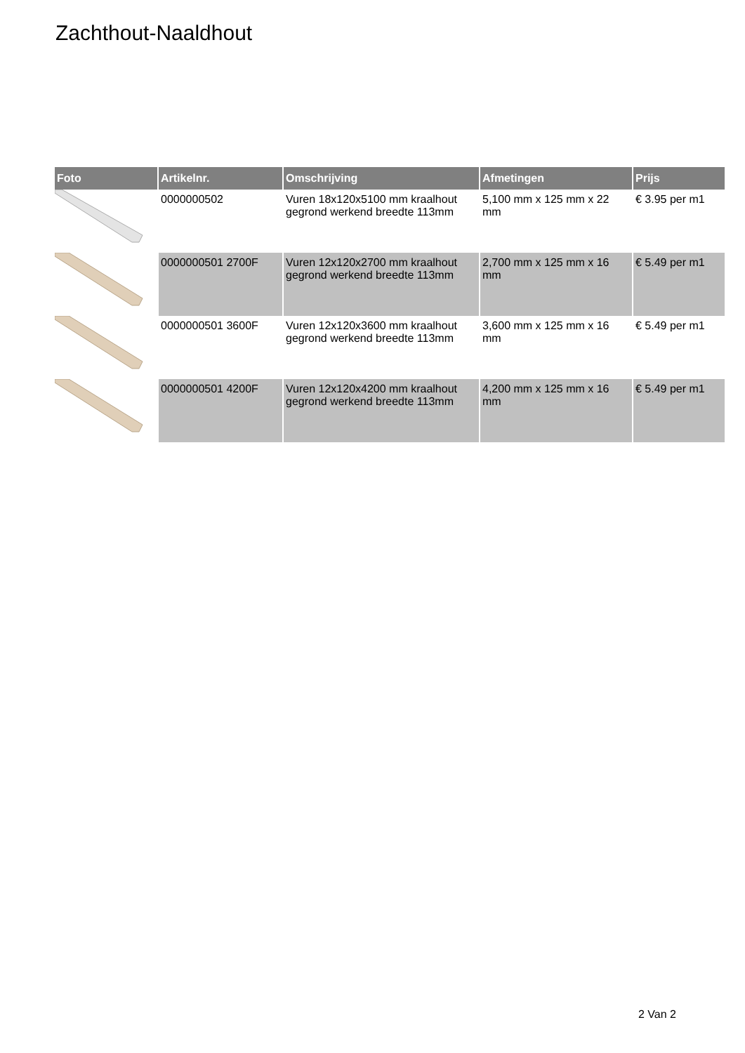Zachthout-Naaldhout
| Foto | Artikelnr. | Omschrijving | Afmetingen | Prijs |
| --- | --- | --- | --- | --- |
| | 0000000502 | Vuren 18x120x5100 mm kraalhout gegrond werkend breedte 113mm | 5,100 mm x 125 mm x 22 mm | € 3.95 per m1 |
| | 0000000501 2700F | Vuren 12x120x2700 mm kraalhout gegrond werkend breedte 113mm | 2,700 mm x 125 mm x 16 mm | € 5.49 per m1 |
| | 0000000501 3600F | Vuren 12x120x3600 mm kraalhout gegrond werkend breedte 113mm | 3,600 mm x 125 mm x 16 mm | € 5.49 per m1 |
| | 0000000501 4200F | Vuren 12x120x4200 mm kraalhout gegrond werkend breedte 113mm | 4,200 mm x 125 mm x 16 mm | € 5.49 per m1 |
2 Van 2